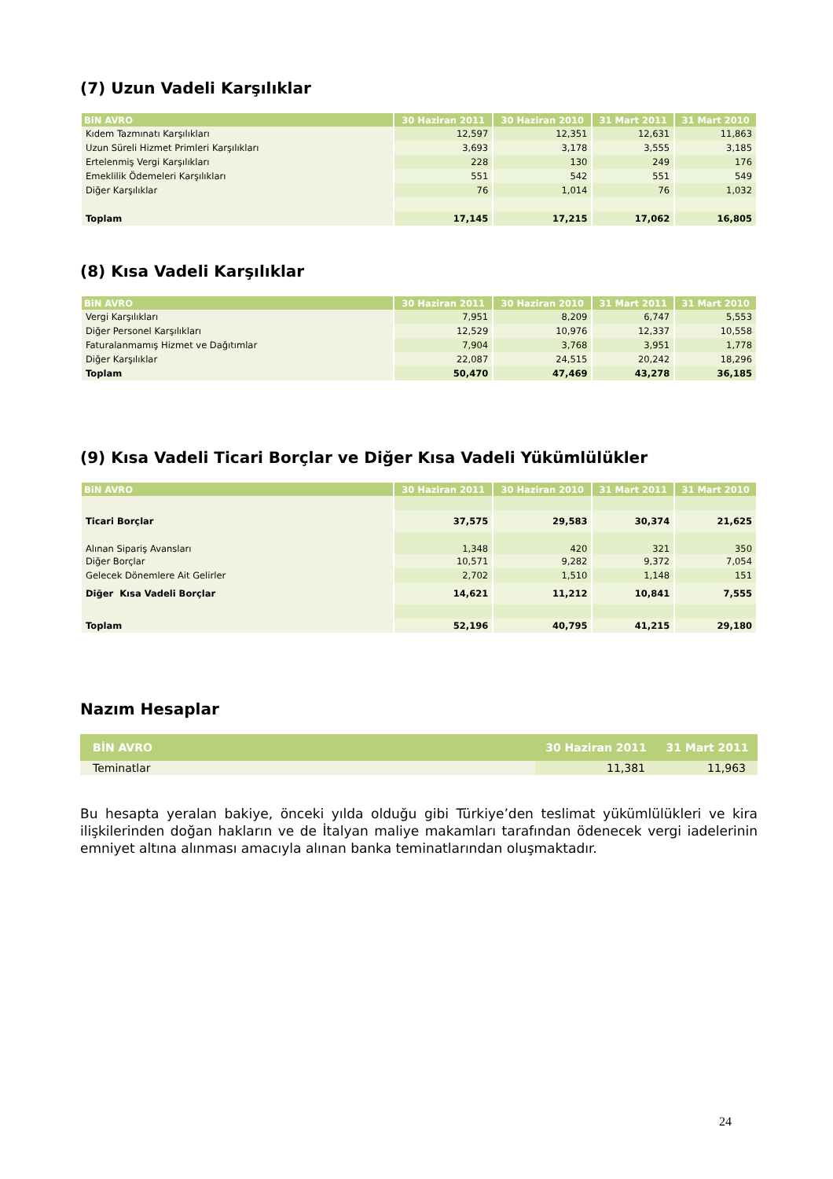(7) Uzun Vadeli Karşılıklar
| BiN AVRO | 30 Haziran 2011 | 30 Haziran 2010 | 31 Mart 2011 | 31 Mart 2010 |
| --- | --- | --- | --- | --- |
| Kıdem Tazmınatı Karşılıkları | 12,597 | 12,351 | 12,631 | 11,863 |
| Uzun Süreli Hizmet Primleri Karşılıkları | 3,693 | 3,178 | 3,555 | 3,185 |
| Ertelenmiş Vergi Karşılıkları | 228 | 130 | 249 | 176 |
| Emeklilik Ödemeleri Karşılıkları | 551 | 542 | 551 | 549 |
| Diğer Karşılıklar | 76 | 1,014 | 76 | 1,032 |
| Toplam | 17,145 | 17,215 | 17,062 | 16,805 |
(8) Kısa Vadeli Karşılıklar
| BiN AVRO | 30 Haziran 2011 | 30 Haziran 2010 | 31 Mart 2011 | 31 Mart 2010 |
| --- | --- | --- | --- | --- |
| Vergi Karşılıkları | 7,951 | 8,209 | 6,747 | 5,553 |
| Diğer Personel Karşılıkları | 12,529 | 10,976 | 12,337 | 10,558 |
| Faturalanmamış Hizmet ve Dağıtımlar | 7,904 | 3,768 | 3,951 | 1,778 |
| Diğer Karşılıklar | 22,087 | 24,515 | 20,242 | 18,296 |
| Toplam | 50,470 | 47,469 | 43,278 | 36,185 |
(9) Kısa Vadeli Ticari Borçlar ve Diğer Kısa Vadeli Yükümlülükler
| BiN AVRO | 30 Haziran 2011 | 30 Haziran 2010 | 31 Mart 2011 | 31 Mart 2010 |
| --- | --- | --- | --- | --- |
| Ticari Borçlar | 37,575 | 29,583 | 30,374 | 21,625 |
| Alınan Sipariş Avansları | 1,348 | 420 | 321 | 350 |
| Diğer Borçlar | 10,571 | 9,282 | 9,372 | 7,054 |
| Gelecek Dönemlere Ait Gelirler | 2,702 | 1,510 | 1,148 | 151 |
| Diğer Kısa Vadeli Borçlar | 14,621 | 11,212 | 10,841 | 7,555 |
| Toplam | 52,196 | 40,795 | 41,215 | 29,180 |
Nazım Hesaplar
| BİN AVRO | 30 Haziran 2011 | 31 Mart 2011 |
| --- | --- | --- |
| Teminatlar | 11,381 | 11,963 |
Bu hesapta yeralan bakiye, önceki yılda olduğu gibi Türkiye’den teslimat yükümlülükleri ve kira ilişkilerinden doğan hakların ve de İtalyan maliye makamları tarafından ödenecek vergi iadelerinin emniyet altına alınması amacıyla alınan banka teminatlarından oluşmaktadır.
24